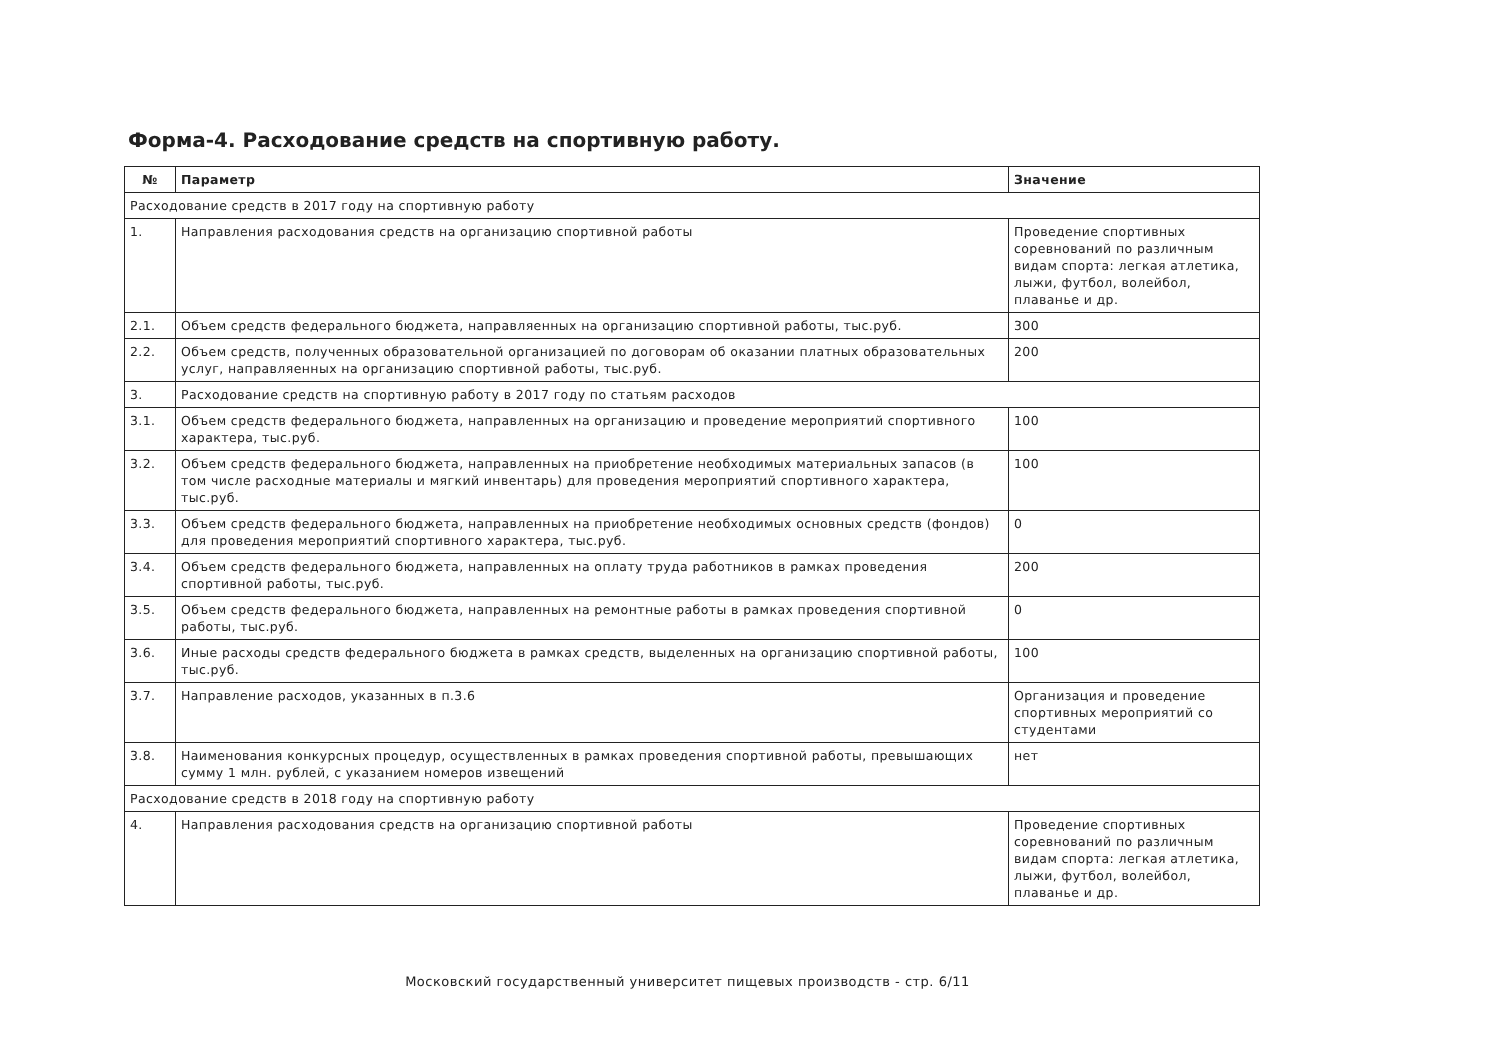Форма-4. Расходование средств на спортивную работу.
| № | Параметр | Значение |
| --- | --- | --- |
| Расходование средств в 2017 году на спортивную работу | | |
| 1. | Направления расходования средств на организацию спортивной работы | Проведение спортивных соревнований по различным видам спорта: легкая атлетика, лыжи, футбол, волейбол, плаванье и др. |
| 2.1. | Объем средств федерального бюджета, направляенных на организацию спортивной работы, тыс.руб. | 300 |
| 2.2. | Объем средств, полученных образовательной организацией по договорам об оказании платных образовательных услуг, направляенных на организацию спортивной работы, тыс.руб. | 200 |
| 3. | Расходование средств на спортивную работу в 2017 году по статьям расходов | |
| 3.1. | Объем средств федерального бюджета, направленных на организацию и проведение мероприятий спортивного характера, тыс.руб. | 100 |
| 3.2. | Объем средств федерального бюджета, направленных на приобретение необходимых материальных запасов (в том числе расходные материалы и мягкий инвентарь) для проведения мероприятий спортивного характера, тыс.руб. | 100 |
| 3.3. | Объем средств федерального бюджета, направленных на приобретение необходимых основных средств (фондов) для проведения мероприятий спортивного характера, тыс.руб. | 0 |
| 3.4. | Объем средств федерального бюджета, направленных на оплату труда работников в рамках проведения спортивной работы, тыс.руб. | 200 |
| 3.5. | Объем средств федерального бюджета, направленных на ремонтные работы в рамках проведения спортивной работы, тыс.руб. | 0 |
| 3.6. | Иные расходы средств федерального бюджета в рамках средств, выделенных на организацию спортивной работы, тыс.руб. | 100 |
| 3.7. | Направление расходов, указанных в п.3.6 | Организация и проведение спортивных мероприятий со студентами |
| 3.8. | Наименования конкурсных процедур, осуществленных в рамках проведения спортивной работы, превышающих сумму 1 млн. рублей, с указанием номеров извещений | нет |
| Расходование средств в 2018 году на спортивную работу | | |
| 4. | Направления расходования средств на организацию спортивной работы | Проведение спортивных соревнований по различным видам спорта: легкая атлетика, лыжи, футбол, волейбол, плаванье и др. |
Московский государственный университет пищевых производств - стр. 6/11